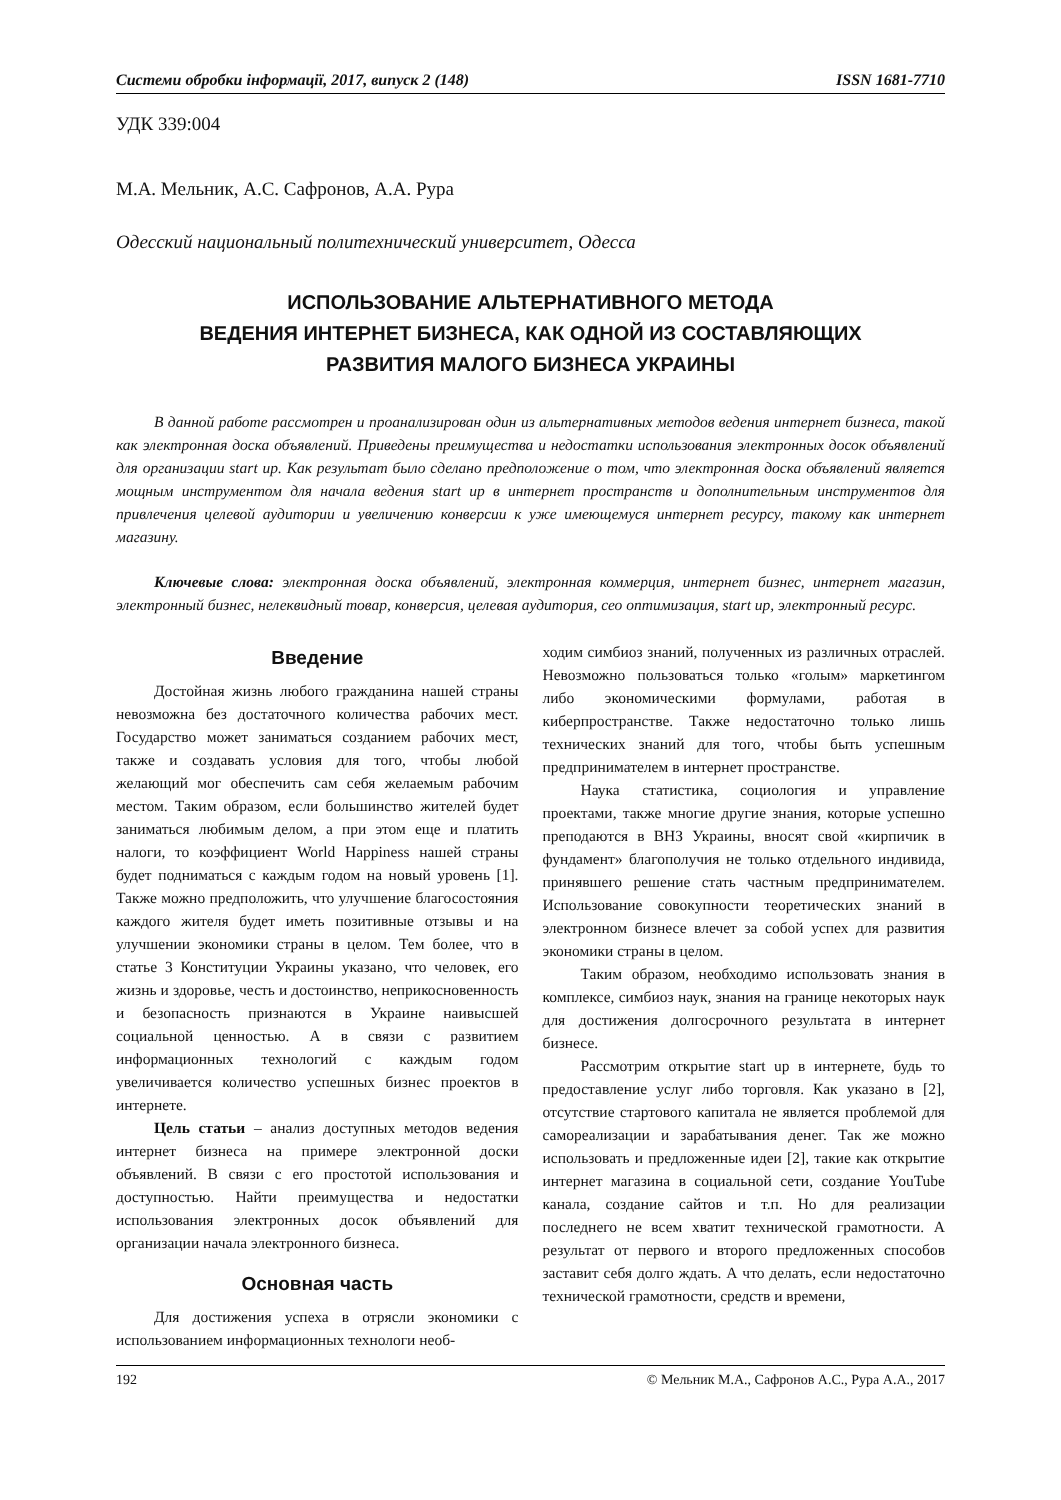Системи обробки інформації, 2017, випуск 2 (148) ISSN 1681-7710
УДК 339:004
М.А. Мельник, А.С. Сафронов, А.А. Рура
Одесский национальный политехнический университет, Одесса
ИСПОЛЬЗОВАНИЕ АЛЬТЕРНАТИВНОГО МЕТОДА
ВЕДЕНИЯ ИНТЕРНЕТ БИЗНЕСА, КАК ОДНОЙ ИЗ СОСТАВЛЯЮЩИХ
РАЗВИТИЯ МАЛОГО БИЗНЕСА УКРАИНЫ
В данной работе рассмотрен и проанализирован один из альтернативных методов ведения интернет бизнеса, такой как электронная доска объявлений. Приведены преимущества и недостатки использования электронных досок объявлений для организации start up. Как результат было сделано предположение о том, что электронная доска объявлений является мощным инструментом для начала ведения start up в интернет пространств и дополнительным инструментов для привлечения целевой аудитории и увеличению конверсии к уже имеющемуся интернет ресурсу, такому как интернет магазину.
Ключевые слова: электронная доска объявлений, электронная коммерция, интернет бизнес, интернет магазин, электронный бизнес, нелеквидный товар, конверсия, целевая аудитория, сео оптимизация, start up, электронный ресурс.
Введение
Достойная жизнь любого гражданина нашей страны невозможна без достаточного количества рабочих мест. Государство может заниматься созданием рабочих мест, также и создавать условия для того, чтобы любой желающий мог обеспечить сам себя желаемым рабочим местом. Таким образом, если большинство жителей будет заниматься любимым делом, а при этом еще и платить налоги, то коэффициент World Happiness нашей страны будет подниматься с каждым годом на новый уровень [1]. Также можно предположить, что улучшение благосостояния каждого жителя будет иметь позитивные отзывы и на улучшении экономики страны в целом. Тем более, что в статье 3 Конституции Украины указано, что человек, его жизнь и здоровье, честь и достоинство, неприкосновенность и безопасность признаются в Украине наивысшей социальной ценностью. А в связи с развитием информационных технологий с каждым годом увеличивается количество успешных бизнес проектов в интернете.
Цель статьи – анализ доступных методов ведения интернет бизнеса на примере электронной доски объявлений. В связи с его простотой использования и доступностью. Найти преимущества и недостатки использования электронных досок объявлений для организации начала электронного бизнеса.
Основная часть
Для достижения успеха в отрясли экономики с использованием информационных технологи необ-
ходим симбиоз знаний, полученных из различных отраслей. Невозможно пользоваться только «голым» маркетингом либо экономическими формулами, работая в киберпространстве. Также недостаточно только лишь технических знаний для того, чтобы быть успешным предпринимателем в интернет пространстве.
Наука статистика, социология и управление проектами, также многие другие знания, которые успешно преподаются в ВНЗ Украины, вносят свой «кирпичик в фундамент» благополучия не только отдельного индивида, принявшего решение стать частным предпринимателем. Использование совокупности теоретических знаний в электронном бизнесе влечет за собой успех для развития экономики страны в целом.
Таким образом, необходимо использовать знания в комплексе, симбиоз наук, знания на границе некоторых наук для достижения долгосрочного результата в интернет бизнесе.
Рассмотрим открытие start up в интернете, будь то предоставление услуг либо торговля. Как указано в [2], отсутствие стартового капитала не является проблемой для самореализации и зарабатывания денег. Так же можно использовать и предложенные идеи [2], такие как открытие интернет магазина в социальной сети, создание YouTube канала, создание сайтов и т.п. Но для реализации последнего не всем хватит технической грамотности. А результат от первого и второго предложенных способов заставит себя долго ждать. А что делать, если недостаточно технической грамотности, средств и времени,
192 © Мельник М.А., Сафронов А.С., Рура А.А., 2017